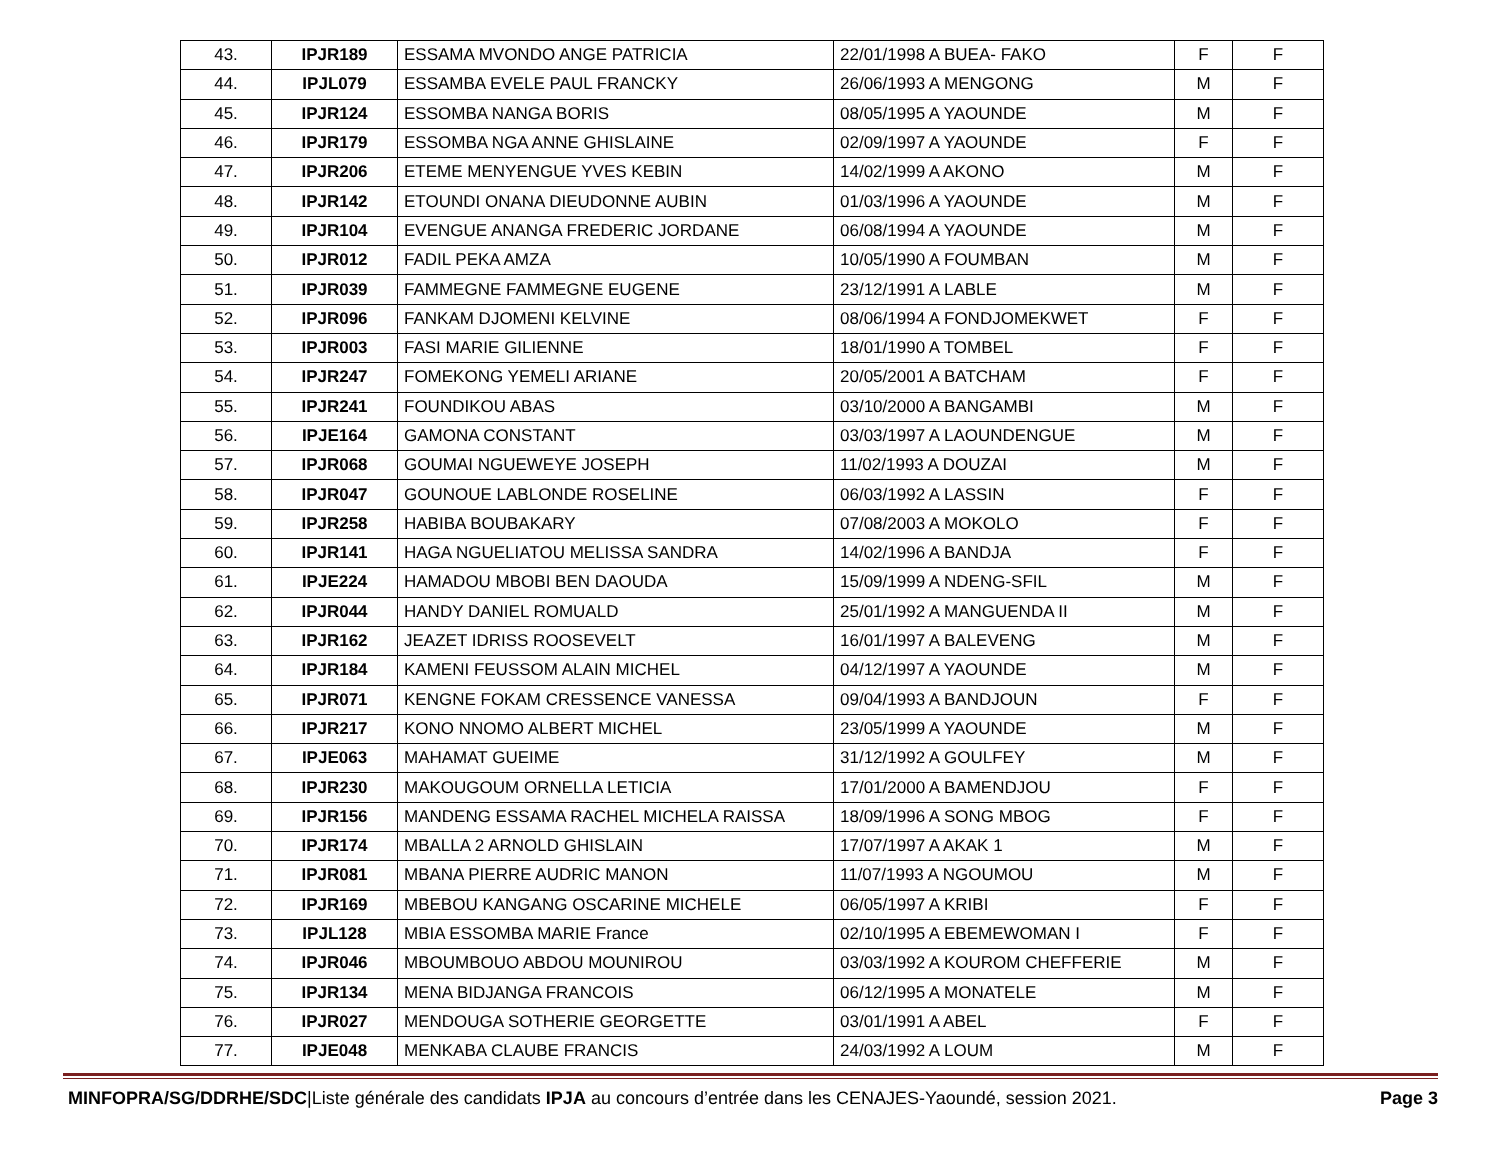| 43. | IPJR189 | ESSAMA MVONDO ANGE PATRICIA | 22/01/1998 A BUEA- FAKO | F | F |
| 44. | IPJL079 | ESSAMBA EVELE PAUL FRANCKY | 26/06/1993 A MENGONG | M | F |
| 45. | IPJR124 | ESSOMBA NANGA BORIS | 08/05/1995 A YAOUNDE | M | F |
| 46. | IPJR179 | ESSOMBA NGA ANNE GHISLAINE | 02/09/1997 A YAOUNDE | F | F |
| 47. | IPJR206 | ETEME MENYENGUE YVES KEBIN | 14/02/1999 A AKONO | M | F |
| 48. | IPJR142 | ETOUNDI ONANA DIEUDONNE AUBIN | 01/03/1996 A YAOUNDE | M | F |
| 49. | IPJR104 | EVENGUE ANANGA FREDERIC JORDANE | 06/08/1994 A YAOUNDE | M | F |
| 50. | IPJR012 | FADIL PEKA AMZA | 10/05/1990 A FOUMBAN | M | F |
| 51. | IPJR039 | FAMMEGNE FAMMEGNE EUGENE | 23/12/1991 A LABLE | M | F |
| 52. | IPJR096 | FANKAM DJOMENI KELVINE | 08/06/1994 A FONDJOMEKWET | F | F |
| 53. | IPJR003 | FASI MARIE GILIENNE | 18/01/1990 A TOMBEL | F | F |
| 54. | IPJR247 | FOMEKONG YEMELI ARIANE | 20/05/2001 A BATCHAM | F | F |
| 55. | IPJR241 | FOUNDIKOU ABAS | 03/10/2000 A BANGAMBI | M | F |
| 56. | IPJE164 | GAMONA CONSTANT | 03/03/1997 A LAOUNDENGUE | M | F |
| 57. | IPJR068 | GOUMAI NGUEWEYE JOSEPH | 11/02/1993 A DOUZAI | M | F |
| 58. | IPJR047 | GOUNOUE LABLONDE ROSELINE | 06/03/1992 A LASSIN | F | F |
| 59. | IPJR258 | HABIBA BOUBAKARY | 07/08/2003 A MOKOLO | F | F |
| 60. | IPJR141 | HAGA NGUELIATOU MELISSA SANDRA | 14/02/1996 A BANDJA | F | F |
| 61. | IPJE224 | HAMADOU MBOBI BEN DAOUDA | 15/09/1999 A NDENG-SFIL | M | F |
| 62. | IPJR044 | HANDY DANIEL ROMUALD | 25/01/1992 A MANGUENDA II | M | F |
| 63. | IPJR162 | JEAZET IDRISS ROOSEVELT | 16/01/1997 A BALEVENG | M | F |
| 64. | IPJR184 | KAMENI FEUSSOM ALAIN MICHEL | 04/12/1997 A YAOUNDE | M | F |
| 65. | IPJR071 | KENGNE FOKAM CRESSENCE VANESSA | 09/04/1993 A BANDJOUN | F | F |
| 66. | IPJR217 | KONO NNOMO ALBERT MICHEL | 23/05/1999 A YAOUNDE | M | F |
| 67. | IPJE063 | MAHAMAT GUEIME | 31/12/1992 A GOULFEY | M | F |
| 68. | IPJR230 | MAKOUGOUM ORNELLA LETICIA | 17/01/2000 A BAMENDJOU | F | F |
| 69. | IPJR156 | MANDENG ESSAMA RACHEL MICHELA RAISSA | 18/09/1996 A SONG MBOG | F | F |
| 70. | IPJR174 | MBALLA 2 ARNOLD GHISLAIN | 17/07/1997 A AKAK 1 | M | F |
| 71. | IPJR081 | MBANA PIERRE AUDRIC MANON | 11/07/1993 A NGOUMOU | M | F |
| 72. | IPJR169 | MBEBOU KANGANG OSCARINE MICHELE | 06/05/1997 A KRIBI | F | F |
| 73. | IPJL128 | MBIA ESSOMBA MARIE France | 02/10/1995 A EBEMEWOMAN I | F | F |
| 74. | IPJR046 | MBOUMBOUO ABDOU MOUNIROU | 03/03/1992 A KOUROM CHEFFERIE | M | F |
| 75. | IPJR134 | MENA BIDJANGA FRANCOIS | 06/12/1995 A MONATELE | M | F |
| 76. | IPJR027 | MENDOUGA SOTHERIE GEORGETTE | 03/01/1991 A ABEL | F | F |
| 77. | IPJE048 | MENKABA CLAUBE FRANCIS | 24/03/1992 A LOUM | M | F |
MINFOPRA/SG/DDRHE/SDC|Liste générale des candidats IPJA au concours d’entrée dans les CENAJES-Yaoundé, session 2021. Page 3